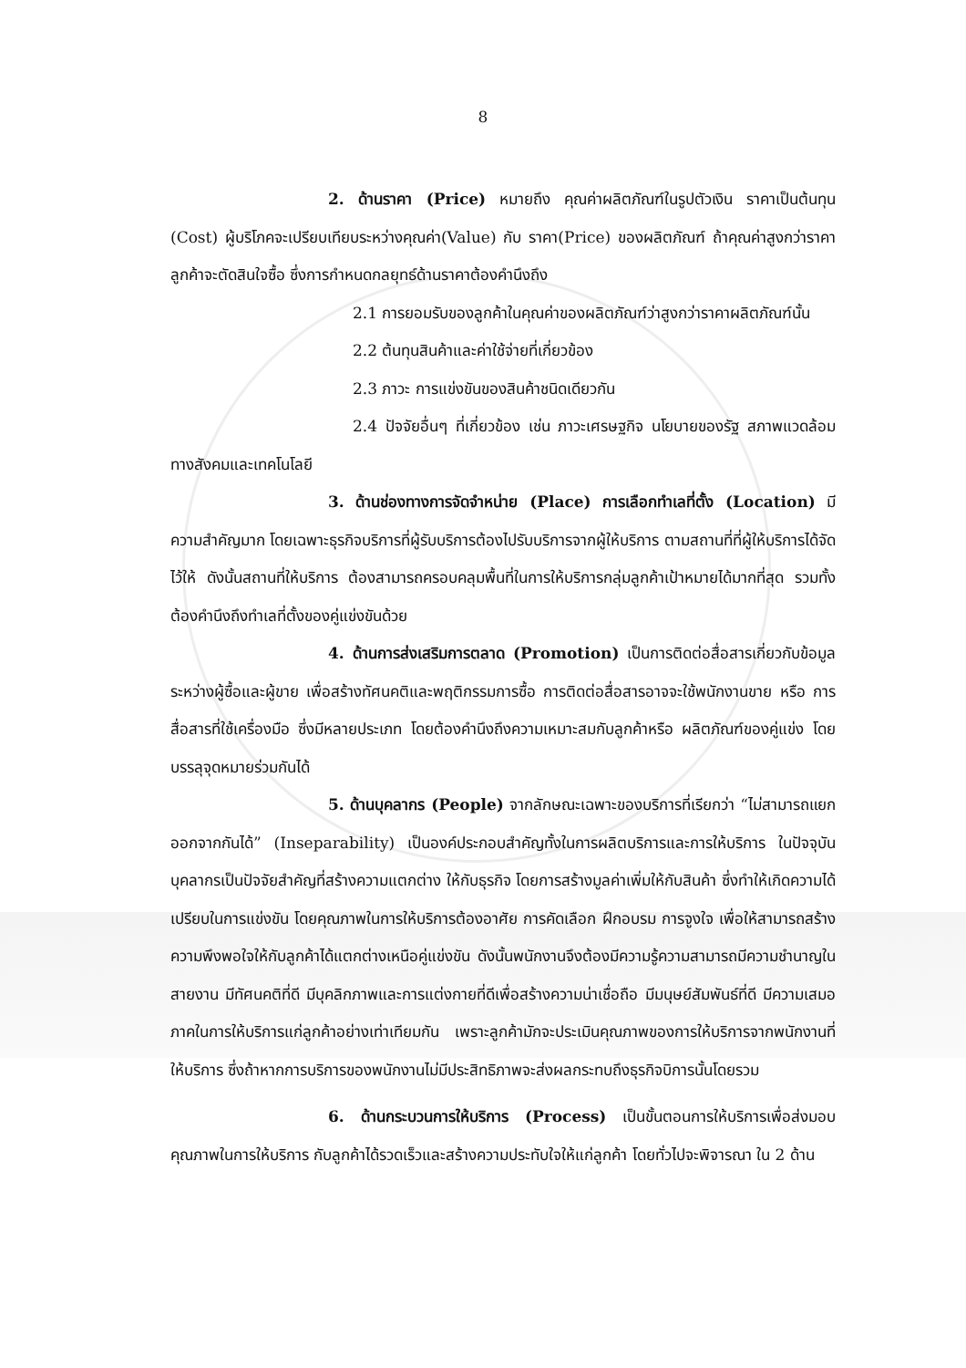8
2. ด้านราคา (Price) หมายถึง คุณค่าผลิตภัณฑ์ในรูปตัวเงิน ราคาเป็นต้นทุน (Cost) ผู้บริโภคจะเปรียบเทียบระหว่างคุณค่า(Value) กับ ราคา(Price) ของผลิตภัณฑ์ ถ้าคุณค่าสูงกว่าราคาลูกค้าจะตัดสินใจซื้อ ซึ่งการกำหนดกลยุทธ์ด้านราคาต้องคำนึงถึง
2.1 การยอมรับของลูกค้าในคุณค่าของผลิตภัณฑ์ว่าสูงกว่าราคาผลิตภัณฑ์นั้น
2.2 ต้นทุนสินค้าและค่าใช้จ่ายที่เกี่ยวข้อง
2.3 ภาวะ การแข่งขันของสินค้าชนิดเดียวกัน
2.4 ปัจจัยอื่นๆ ที่เกี่ยวข้อง เช่น ภาวะเศรษฐกิจ นโยบายของรัฐ สภาพแวดล้อมทางสังคมและเทคโนโลยี
3. ด้านช่องทางการจัดจำหน่าย (Place) การเลือกทำเลที่ตั้ง (Location) มีความสำคัญมาก โดยเฉพาะธุรกิจบริการที่ผู้รับบริการต้องไปรับบริการจากผู้ให้บริการ ตามสถานที่ที่ผู้ให้บริการได้จัดไว้ให้ ดังนั้นสถานที่ให้บริการ ต้องสามารถครอบคลุมพื้นที่ในการให้บริการกลุ่มลูกค้าเป้าหมายได้มากที่สุด รวมทั้งต้องคำนึงถึงทำเลที่ตั้งของคู่แข่งขันด้วย
4. ด้านการส่งเสริมการตลาด (Promotion) เป็นการติดต่อสื่อสารเกี่ยวกับข้อมูลระหว่างผู้ซื้อและผู้ขาย เพื่อสร้างทัศนคติและพฤติกรรมการซื้อ การติดต่อสื่อสารอาจจะใช้พนักงานขาย หรือ การสื่อสารที่ใช้เครื่องมือ ซึ่งมีหลายประเภท โดยต้องคำนึงถึงความเหมาะสมกับลูกค้าหรือ ผลิตภัณฑ์ของคู่แข่ง โดยบรรลุจุดหมายร่วมกันได้
5. ด้านบุคลากร (People) จากลักษณะเฉพาะของบริการที่เรียกว่า “ไม่สามารถแยกออกจากกันได้” (Inseparability) เป็นองค์ประกอบสำคัญทั้งในการผลิตบริการและการให้บริการ ในปัจจุบันบุคลากรเป็นปัจจัยสำคัญที่สร้างความแตกต่าง ให้กับธุรกิจ โดยการสร้างมูลค่าเพิ่มให้กับสินค้า ซึ่งทำให้เกิดความได้เปรียบในการแข่งขัน โดยคุณภาพในการให้บริการต้องอาศัย การคัดเลือก ฝึกอบรม การจูงใจ เพื่อให้สามารถสร้างความพึงพอใจให้กับลูกค้าได้แตกต่างเหนือคู่แข่งขัน ดังนั้นพนักงานจึงต้องมีความรู้ความสามารถมีความชำนาญในสายงาน มีทัศนคติที่ดี มีบุคลิกภาพและการแต่งกายที่ดีเพื่อสร้างความน่าเชื่อถือ มีมนุษย์สัมพันธ์ที่ดี มีความเสมอภาคในการให้บริการแก่ลูกค้าอย่างเท่าเทียมกัน เพราะลูกค้ามักจะประเมินคุณภาพของการให้บริการจากพนักงานที่ให้บริการ ซึ่งถ้าหากการบริการของพนักงานไม่มีประสิทธิภาพจะส่งผลกระทบถึงธุรกิจบิการนั้นโดยรวม
6. ด้านกระบวนการให้บริการ (Process) เป็นขั้นตอนการให้บริการเพื่อส่งมอบคุณภาพในการให้บริการ กับลูกค้าได้รวดเร็วและสร้างความประทับใจให้แก่ลูกค้า โดยทั่วไปจะพิจารณา ใน 2 ด้าน